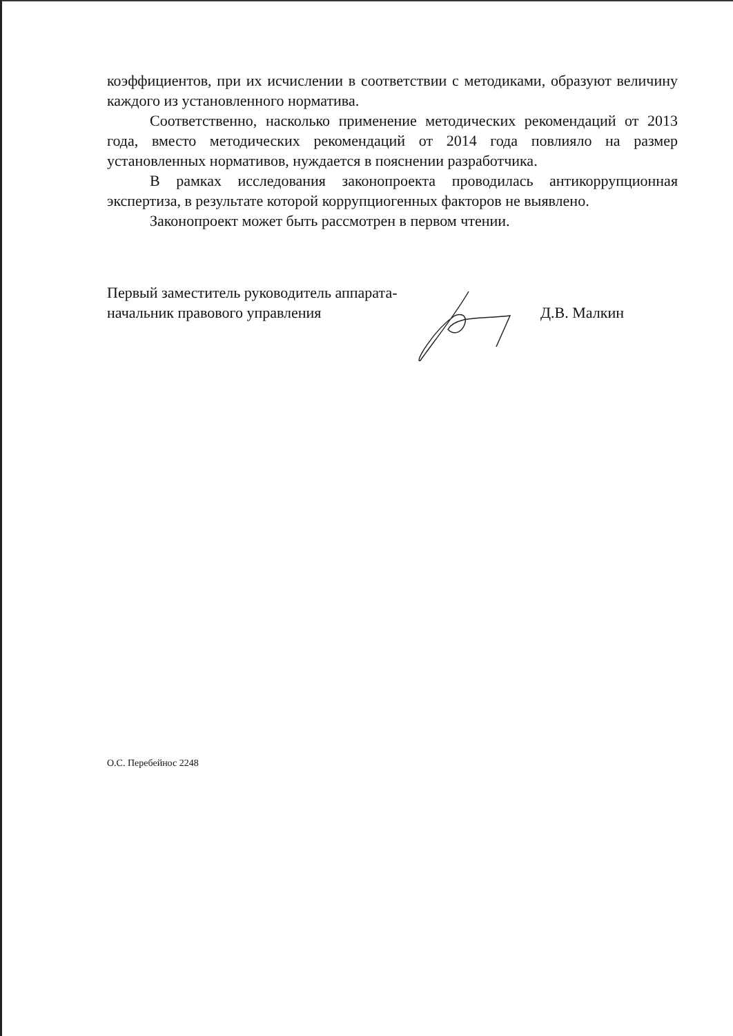коэффициентов, при их исчислении в соответствии с методиками, образуют величину каждого из установленного норматива.
Соответственно, насколько применение методических рекомендаций от 2013 года, вместо методических рекомендаций от 2014 года повлияло на размер установленных нормативов, нуждается в пояснении разработчика.
В рамках исследования законопроекта проводилась антикоррупционная экспертиза, в результате которой коррупциогенных факторов не выявлено.
Законопроект может быть рассмотрен в первом чтении.
Первый заместитель руководитель аппарата-
начальник правового управления
Д.В. Малкин
О.С. Перебейнос 2248